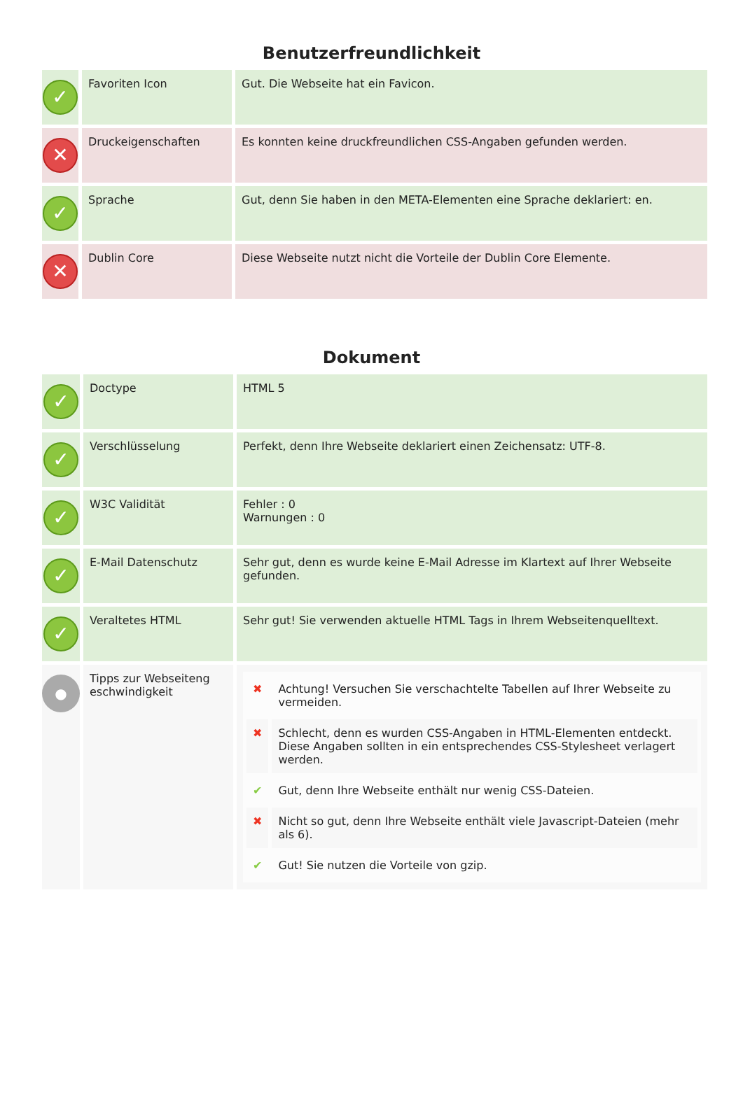Benutzerfreundlichkeit
| ✓ | Favoriten Icon | Gut. Die Webseite hat ein Favicon. |
| ✕ | Druckeigenschaften | Es konnten keine druckfreundlichen CSS-Angaben gefunden werden. |
| ✓ | Sprache | Gut, denn Sie haben in den META-Elementen eine Sprache deklariert: en. |
| ✕ | Dublin Core | Diese Webseite nutzt nicht die Vorteile der Dublin Core Elemente. |
Dokument
| ✓ | Doctype | HTML 5 |
| ✓ | Verschlüsselung | Perfekt, denn Ihre Webseite deklariert einen Zeichensatz: UTF-8. |
| ✓ | W3C Validität | Fehler : 0 Warnungen : 0 |
| ✓ | E-Mail Datenschutz | Sehr gut, denn es wurde keine E-Mail Adresse im Klartext auf Ihrer Webseite gefunden. |
| ✓ | Veraltetes HTML | Sehr gut! Sie verwenden aktuelle HTML Tags in Ihrem Webseitenquelltext. |
| ● | Tipps zur Webseiteng eschwindigkeit | / ✖ / Achtung! Versuchen Sie verschachtelte Tabellen auf Ihrer Webseite zu vermeiden. / / ✖ / Schlecht, denn es wurden CSS-Angaben in HTML-Elementen entdeckt. Diese Angaben sollten in ein entsprechendes CSS-Stylesheet verlagert werden. / / ✔ / Gut, denn Ihre Webseite enthält nur wenig CSS-Dateien. / / ✖ / Nicht so gut, denn Ihre Webseite enthält viele Javascript-Dateien (mehr als 6). / / ✔ / Gut! Sie nutzen die Vorteile von gzip. / |